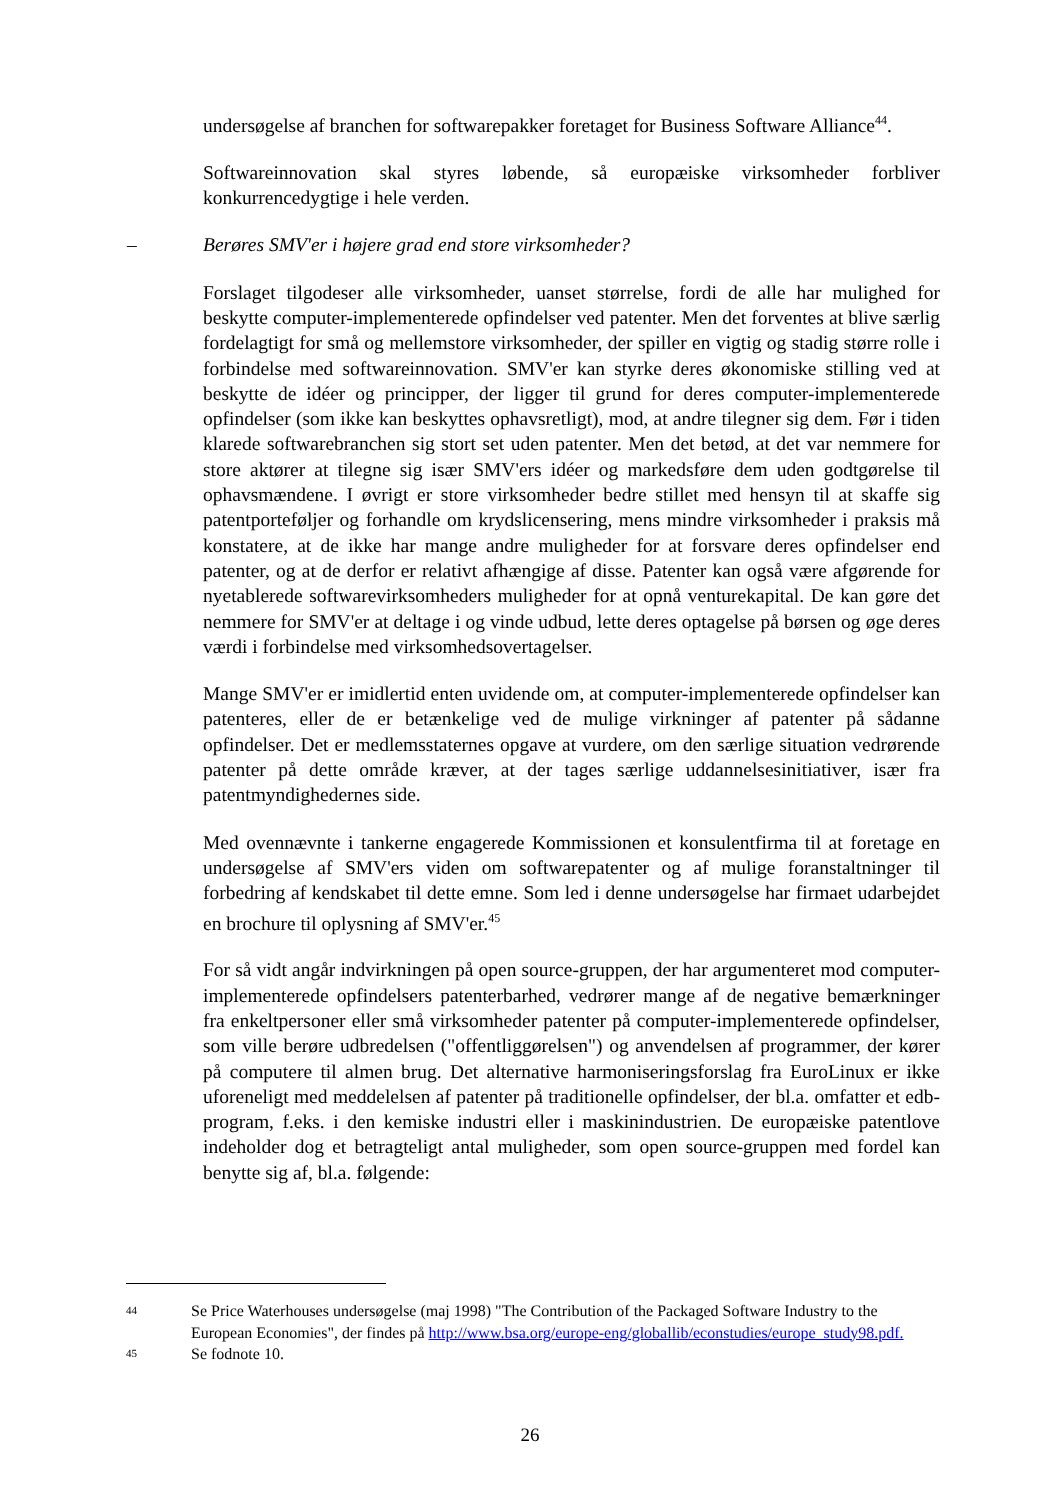undersøgelse af branchen for softwarepakker foretaget for Business Software Alliance<sup>44</sup>.
Softwareinnovation skal styres løbende, så europæiske virksomheder forbliver konkurrencedygtige i hele verden.
– Berøres SMV'er i højere grad end store virksomheder?
Forslaget tilgodeser alle virksomheder, uanset størrelse, fordi de alle har mulighed for beskytte computer-implementerede opfindelser ved patenter. Men det forventes at blive særlig fordelagtigt for små og mellemstore virksomheder, der spiller en vigtig og stadig større rolle i forbindelse med softwareinnovation. SMV'er kan styrke deres økonomiske stilling ved at beskytte de idéer og principper, der ligger til grund for deres computer-implementerede opfindelser (som ikke kan beskyttes ophavsretligt), mod, at andre tilegner sig dem. Før i tiden klarede softwarebranchen sig stort set uden patenter. Men det betød, at det var nemmere for store aktører at tilegne sig især SMV'ers idéer og markedsføre dem uden godtgørelse til ophavsmændene. I øvrigt er store virksomheder bedre stillet med hensyn til at skaffe sig patentporteføljer og forhandle om krydslicensering, mens mindre virksomheder i praksis må konstatere, at de ikke har mange andre muligheder for at forsvare deres opfindelser end patenter, og at de derfor er relativt afhængige af disse. Patenter kan også være afgørende for nyetablerede softwarevirksomheders muligheder for at opnå venturekapital. De kan gøre det nemmere for SMV'er at deltage i og vinde udbud, lette deres optagelse på børsen og øge deres værdi i forbindelse med virksomhedsovertagelser.
Mange SMV'er er imidlertid enten uvidende om, at computer-implementerede opfindelser kan patenteres, eller de er betænkelige ved de mulige virkninger af patenter på sådanne opfindelser. Det er medlemsstaternes opgave at vurdere, om den særlige situation vedrørende patenter på dette område kræver, at der tages særlige uddannelsesinitiativer, især fra patentmyndighedernes side.
Med ovennævnte i tankerne engagerede Kommissionen et konsulentfirma til at foretage en undersøgelse af SMV'ers viden om softwarepatenter og af mulige foranstaltninger til forbedring af kendskabet til dette emne. Som led i denne undersøgelse har firmaet udarbejdet en brochure til oplysning af SMV'er.<sup>45</sup>
For så vidt angår indvirkningen på open source-gruppen, der har argumenteret mod computer-implementerede opfindelsers patenterbarhed, vedrører mange af de negative bemærkninger fra enkeltpersoner eller små virksomheder patenter på computer-implementerede opfindelser, som ville berøre udbredelsen ("offentliggørelsen") og anvendelsen af programmer, der kører på computere til almen brug. Det alternative harmoniseringsforslag fra EuroLinux er ikke uforeneligt med meddelelsen af patenter på traditionelle opfindelser, der bl.a. omfatter et edb-program, f.eks. i den kemiske industri eller i maskinindustrien. De europæiske patentlove indeholder dog et betragteligt antal muligheder, som open source-gruppen med fordel kan benytte sig af, bl.a. følgende:
44 Se Price Waterhouses undersøgelse (maj 1998) "The Contribution of the Packaged Software Industry to the European Economies", der findes på http://www.bsa.org/europe-eng/globallib/econstudies/europe_study98.pdf.
45 Se fodnote 10.
26